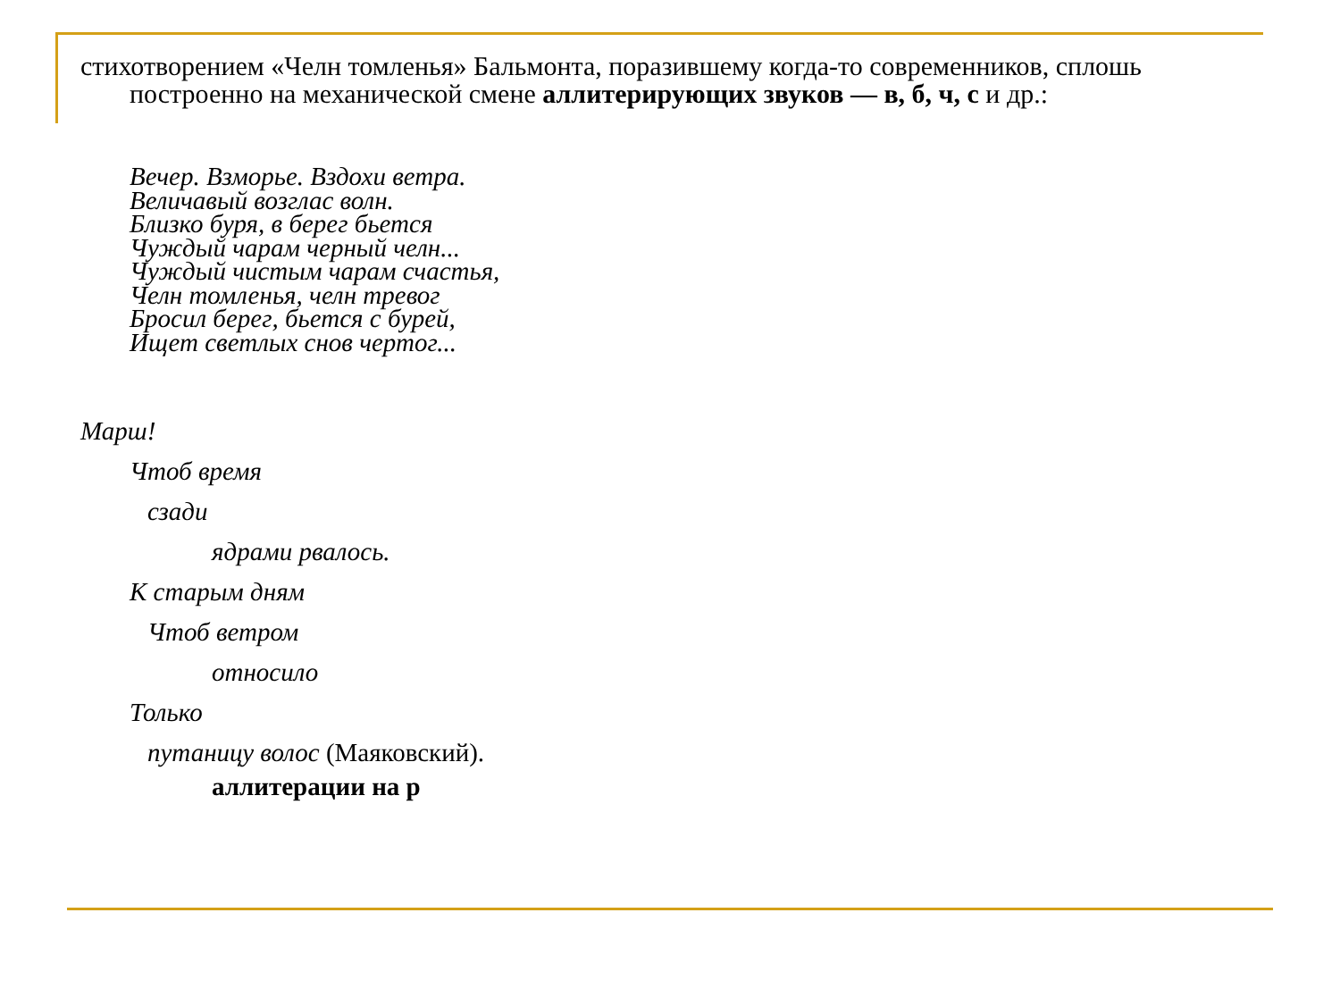стихотворением «Челн томленья» Бальмонта, поразившему когда-то современников, сплошь построенно на механической смене аллитерирующих звуков — в, б, ч, с и др.:
Вечер. Взморье. Вздохи ветра.
Величавый возглас волн.
Близко буря, в берег бьется
Чуждый чарам черный челн...
Чуждый чистым чарам счастья,
Челн томленья, челн тревог
Бросил берег, бьется с бурей,
Ищет светлых снов чертог...
Марш!
Чтоб время
сзади
ядрами рвалось.
К старым дням
Чтоб ветром
относило
Только
путаницу волос (Маяковский).
аллитерации на р